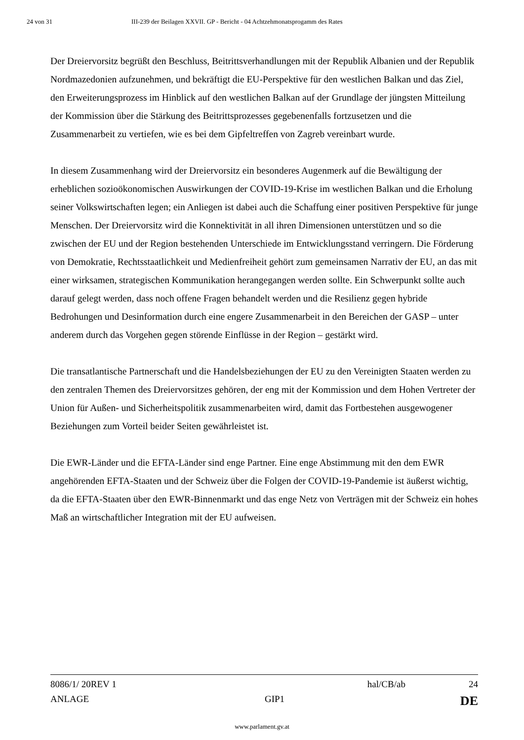24 von 31 III-239 der Beilagen XXVII. GP - Bericht - 04 Achtzehmonatsprogamm des Rates
Der Dreiervorsitz begrüßt den Beschluss, Beitrittsverhandlungen mit der Republik Albanien und der Republik Nordmazedonien aufzunehmen, und bekräftigt die EU-Perspektive für den westlichen Balkan und das Ziel, den Erweiterungsprozess im Hinblick auf den westlichen Balkan auf der Grundlage der jüngsten Mitteilung der Kommission über die Stärkung des Beitrittsprozesses gegebenenfalls fortzusetzen und die Zusammenarbeit zu vertiefen, wie es bei dem Gipfeltreffen von Zagreb vereinbart wurde.
In diesem Zusammenhang wird der Dreiervorsitz ein besonderes Augenmerk auf die Bewältigung der erheblichen sozioökonomischen Auswirkungen der COVID-19-Krise im westlichen Balkan und die Erholung seiner Volkswirtschaften legen; ein Anliegen ist dabei auch die Schaffung einer positiven Perspektive für junge Menschen. Der Dreiervorsitz wird die Konnektivität in all ihren Dimensionen unterstützen und so die zwischen der EU und der Region bestehenden Unterschiede im Entwicklungsstand verringern. Die Förderung von Demokratie, Rechtsstaatlichkeit und Medienfreiheit gehört zum gemeinsamen Narrativ der EU, an das mit einer wirksamen, strategischen Kommunikation herangegangen werden sollte. Ein Schwerpunkt sollte auch darauf gelegt werden, dass noch offene Fragen behandelt werden und die Resilienz gegen hybride Bedrohungen und Desinformation durch eine engere Zusammenarbeit in den Bereichen der GASP – unter anderem durch das Vorgehen gegen störende Einflüsse in der Region – gestärkt wird.
Die transatlantische Partnerschaft und die Handelsbeziehungen der EU zu den Vereinigten Staaten werden zu den zentralen Themen des Dreiervorsitzes gehören, der eng mit der Kommission und dem Hohen Vertreter der Union für Außen- und Sicherheitspolitik zusammenarbeiten wird, damit das Fortbestehen ausgewogener Beziehungen zum Vorteil beider Seiten gewährleistet ist.
Die EWR-Länder und die EFTA-Länder sind enge Partner. Eine enge Abstimmung mit den dem EWR angehörenden EFTA-Staaten und der Schweiz über die Folgen der COVID-19-Pandemie ist äußerst wichtig, da die EFTA-Staaten über den EWR-Binnenmarkt und das enge Netz von Verträgen mit der Schweiz ein hohes Maß an wirtschaftlicher Integration mit der EU aufweisen.
8086/1/ 20REV 1 hal/CB/ab 24
ANLAGE GIP1 DE
www.parlament.gv.at